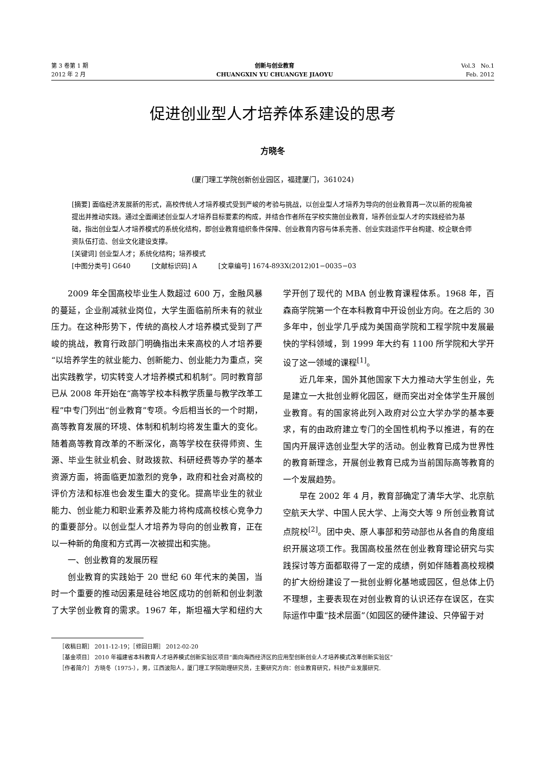第 3 卷第 1 期
2012 年 2 月
创新与创业教育
CHUANGXIN YU CHUANGYE JIAOYU
Vol.3 No.1
Feb. 2012
促进创业型人才培养体系建设的思考
方晓冬
(厦门理工学院创新创业园区，福建厦门，361024)
[摘要] 面临经济发展新的形式，高校传统人才培养模式受到严峻的考验与挑战，以创业型人才培养为导向的创业教育再一次以新的视角被提出并推动实践。通过全面阐述创业型人才培养目标要素的构成，并结合作者所在学校实施创业教育，培养创业型人才的实践经验为基础，指出创业型人才培养模式的系统化结构，即创业教育组织条件保障、创业教育内容与体系完善、创业实践运作平台构建、校企联合师资队伍打造、创业文化建设支撑。
[关键词] 创业型人才；系统化结构；培养模式
[中图分类号] G640 [文献标识码] A [文章编号] 1674-893X(2012)01−0035−03
2009 年全国高校毕业生人数超过 600 万，金融风暴的蔓延，企业削减就业岗位，大学生面临前所未有的就业压力。在这种形势下，传统的高校人才培养模式受到了严峻的挑战，教育行政部门明确指出未来高校的人才培养要“以培养学生的就业能力、创新能力、创业能力为重点，突出实践教学，切实转变人才培养模式和机制”。同时教育部已从 2008 年开始在“高等学校本科教学质量与教学改革工程”中专门列出“创业教育”专项。今后相当长的一个时期，高等教育发展的环境、体制和机制均将发生重大的变化。随着高等教育改革的不断深化，高等学校在获得师资、生源、毕业生就业机会、财政拨款、科研经费等办学的基本资源方面，将面临更加激烈的竞争，政府和社会对高校的评价方法和标准也会发生重大的变化。提高毕业生的就业能力、创业能力和职业素养及能力将构成高校核心竞争力的重要部分。以创业型人才培养为导向的创业教育，正在以一种新的角度和方式再一次被提出和实施。
一、创业教育的发展历程
创业教育的实践始于 20 世纪 60 年代末的美国，当时一个重要的推动因素是硅谷地区成功的创新和创业刺激了大学创业教育的需求。1967 年，斯坦福大学和纽约大学开创了现代的 MBA 创业教育课程体系。1968 年，百森商学院第一个在本科教育中开设创业方向。在之后的 30 多年中，创业学几乎成为美国商学院和工程学院中发展最快的学科领域，到 1999 年大约有 1100 所学院和大学开设了这一领域的课程<sup>[1]</sup>。
近几年来，国外其他国家下大力推动大学生创业，先是建立一大批创业孵化园区，继而突出对全体学生开展创业教育。有的国家将此列入政府对公立大学办学的基本要求，有的由政府建立专门的全国性机构予以推进，有的在国内开展评选创业型大学的活动。创业教育已成为世界性的教育新理念，开展创业教育已成为当前国际高等教育的一个发展趋势。
早在 2002 年 4 月，教育部确定了清华大学、北京航空航天大学、中国人民大学、上海交大等 9 所创业教育试点院校<sup>[2]</sup>。团中央、原人事部和劳动部也从各自的角度组织开展这项工作。我国高校虽然在创业教育理论研究与实践探讨等方面都取得了一定的成绩，例如伴随着高校规模的扩大纷纷建设了一批创业孵化基地或园区，但总体上仍不理想，主要表现在对创业教育的认识还存在误区，在实际运作中重“技术层面”（如园区的硬件建设、只停留于对
［收稿日期］ 2011-12-19；［修回日期］ 2012-02-20
［基金项目］ 2010 年福建省本科教育人才培养模式创新实验区项目“面向海西经济区的应用型创新创业人才培养模式改革创新实验区”
［作者简介］ 方晓冬（1975-），男，江西波阳人，厦门理工学院助理研究员，主要研究方向：创业教育研究，科技产业发展研究.